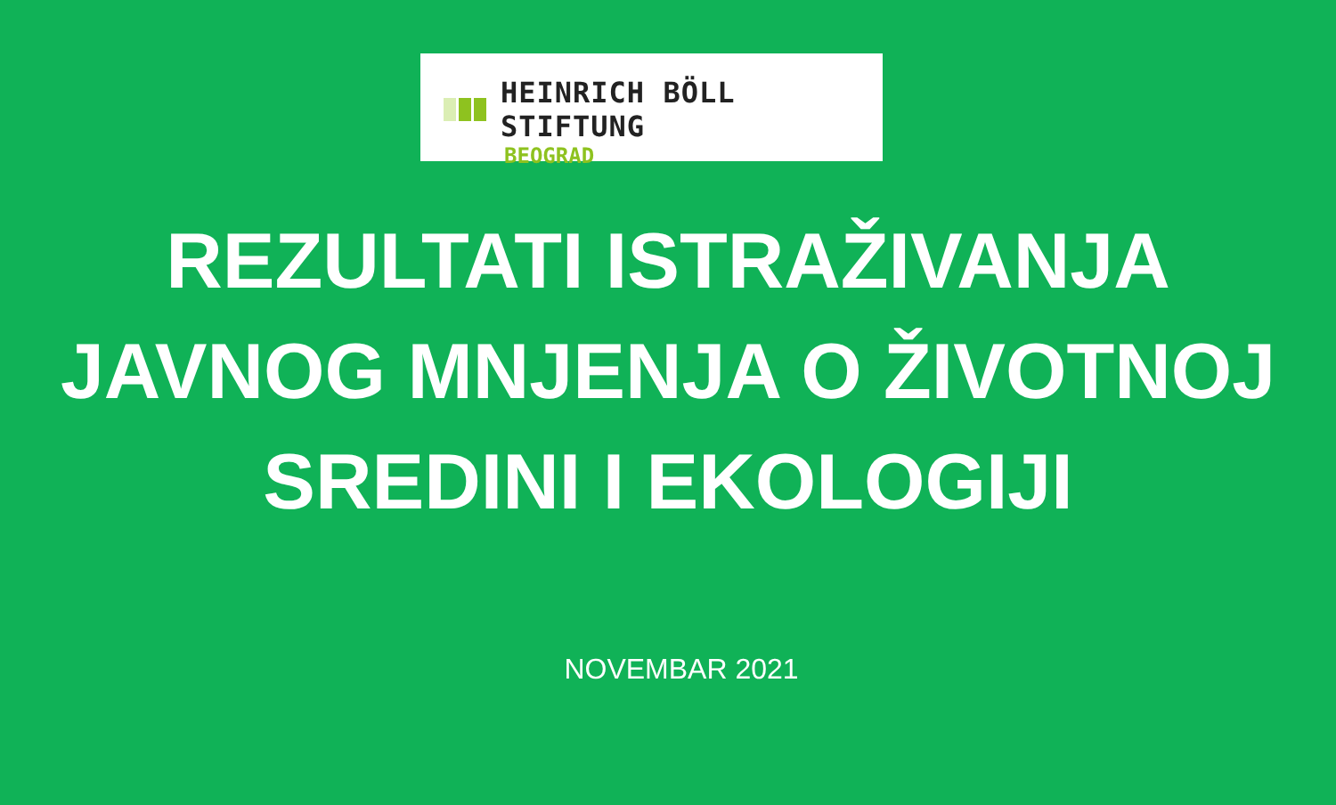HEINRICH BÖLL STIFTUNG
BEOGRAD
REZULTATI ISTRAŽIVANJA
JAVNOG MNJENJA O ŽIVOTNOJ
SREDINI I EKOLOGIJI
NOVEMBAR 2021